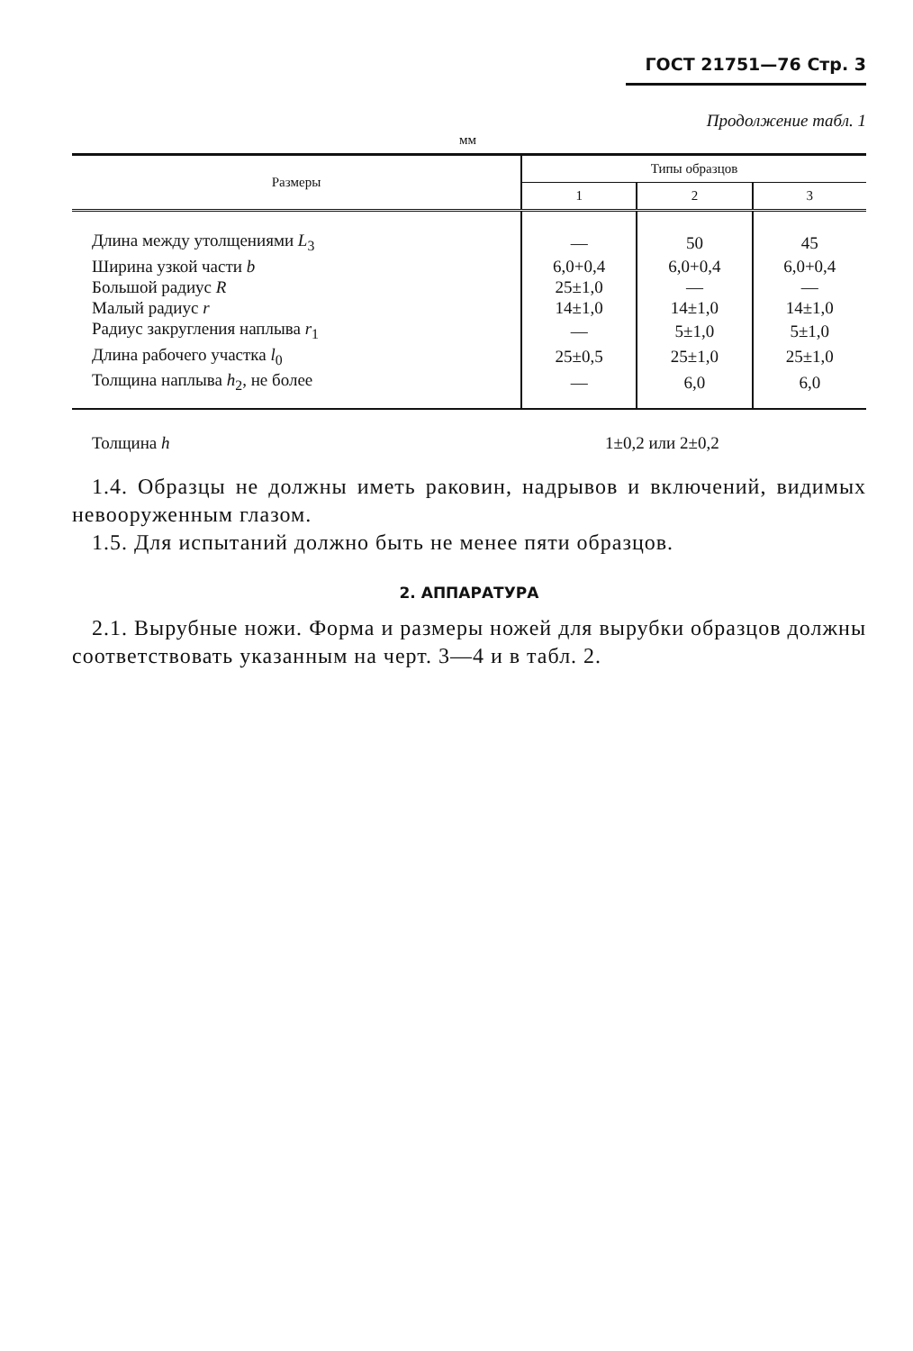ГОСТ 21751—76 Стр. 3
Продолжение табл. 1
мм
| Размеры | Типы образцов | | |
| --- | --- | --- | --- |
| | 1 | 2 | 3 |
| Длина между утолщениями L<sub>3</sub> | — | 50 | 45 |
| Ширина узкой части b | 6,0+0,4 | 6,0+0,4 | 6,0+0,4 |
| Большой радиус R | 25±1,0 | — | — |
| Малый радиус r | 14±1,0 | 14±1,0 | 14±1,0 |
| Радиус закругления наплыва r<sub>1</sub> | — | 5±1,0 | 5±1,0 |
| Длина рабочего участка l<sub>0</sub> | 25±0,5 | 25±1,0 | 25±1,0 |
| Толщина наплыва h<sub>2</sub>, не более | — | 6,0 | 6,0 |
Толщина h 1±0,2 или 2±0,2
1.4. Образцы не должны иметь раковин, надрывов и включений, видимых невооруженным глазом.
1.5. Для испытаний должно быть не менее пяти образцов.
2. АППАРАТУРА
2.1. Вырубные ножи. Форма и размеры ножей для вырубки образцов должны соответствовать указанным на черт. 3—4 и в табл. 2.